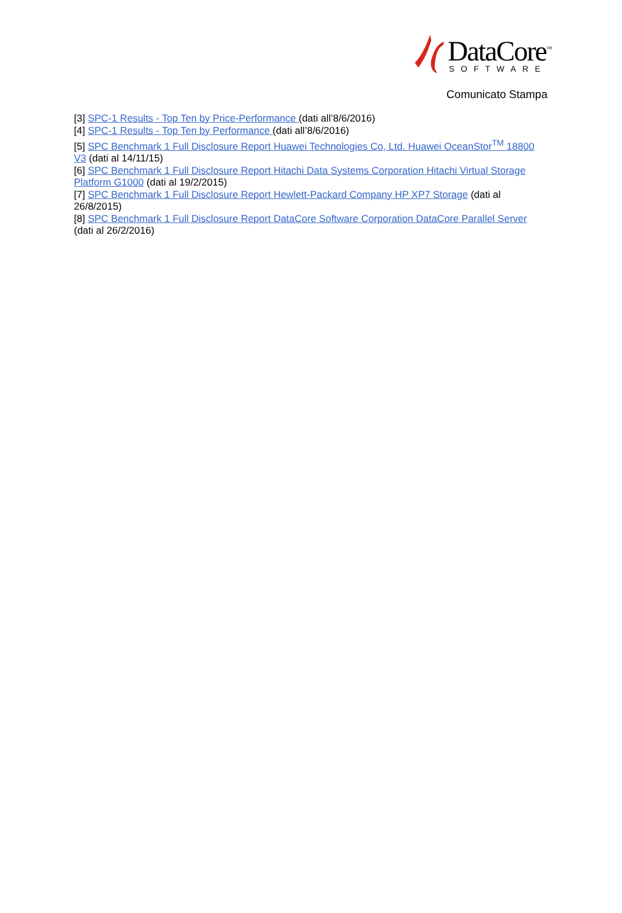DataCore<sup>™</sup>
SOFTWARE
Comunicato Stampa
[3] SPC-1 Results - Top Ten by Price-Performance (dati all’8/6/2016)
[4] SPC-1 Results - Top Ten by Performance (dati all’8/6/2016)
[5] SPC Benchmark 1 Full Disclosure Report Huawei Technologies Co, Ltd. Huawei OceanStor<sup>TM</sup> 18800 V3 (dati al 14/11/15)
[6] SPC Benchmark 1 Full Disclosure Report Hitachi Data Systems Corporation Hitachi Virtual Storage Platform G1000 (dati al 19/2/2015)
[7] SPC Benchmark 1 Full Disclosure Report Hewlett-Packard Company HP XP7 Storage (dati al 26/8/2015)
[8] SPC Benchmark 1 Full Disclosure Report DataCore Software Corporation DataCore Parallel Server (dati al 26/2/2016)